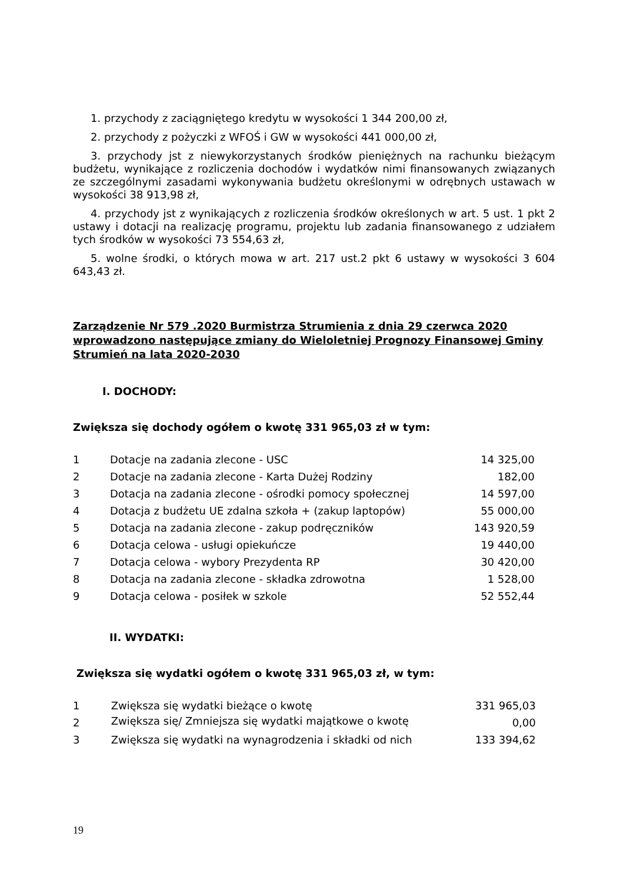1. przychody z zaciągniętego kredytu w wysokości 1 344 200,00 zł,
2. przychody z pożyczki z WFOŚ i GW w wysokości 441 000,00 zł,
3. przychody jst z niewykorzystanych środków pieniężnych na rachunku bieżącym budżetu, wynikające z rozliczenia dochodów i wydatków nimi finansowanych związanych ze szczególnymi zasadami wykonywania budżetu określonymi w odrębnych ustawach w wysokości 38 913,98 zł,
4. przychody jst z wynikających z rozliczenia środków określonych w art. 5 ust. 1 pkt 2 ustawy i dotacji na realizację programu, projektu lub zadania finansowanego z udziałem tych środków w wysokości 73 554,63 zł,
5. wolne środki, o których mowa w art. 217 ust.2 pkt 6 ustawy w wysokości 3 604 643,43 zł.
Zarządzenie Nr 579 .2020 Burmistrza Strumienia z dnia 29 czerwca 2020 wprowadzono następujące zmiany do Wieloletniej Prognozy Finansowej Gminy Strumień na lata 2020-2030
I. DOCHODY:
Zwiększa się dochody ogółem o kwotę 331 965,03 zł w tym:
| 1 | Dotacje na zadania zlecone - USC | 14 325,00 |
| 2 | Dotacje na zadania zlecone - Karta Dużej Rodziny | 182,00 |
| 3 | Dotacja na zadania zlecone - ośrodki pomocy społecznej | 14 597,00 |
| 4 | Dotacja z budżetu UE zdalna szkoła + (zakup laptopów) | 55 000,00 |
| 5 | Dotacja na zadania zlecone - zakup podręczników | 143 920,59 |
| 6 | Dotacja celowa - usługi opiekuńcze | 19 440,00 |
| 7 | Dotacja celowa - wybory Prezydenta RP | 30 420,00 |
| 8 | Dotacja na zadania zlecone - składka zdrowotna | 1 528,00 |
| 9 | Dotacja celowa - posiłek w szkole | 52 552,44 |
II. WYDATKI:
Zwiększa się wydatki ogółem o kwotę 331 965,03 zł, w tym:
| 1 | Zwiększa się wydatki bieżące o kwotę | 331 965,03 |
| 2 | Zwiększa się/ Zmniejsza się wydatki majątkowe o kwotę | 0,00 |
| 3 | Zwiększa się wydatki na wynagrodzenia i składki od nich | 133 394,62 |
19